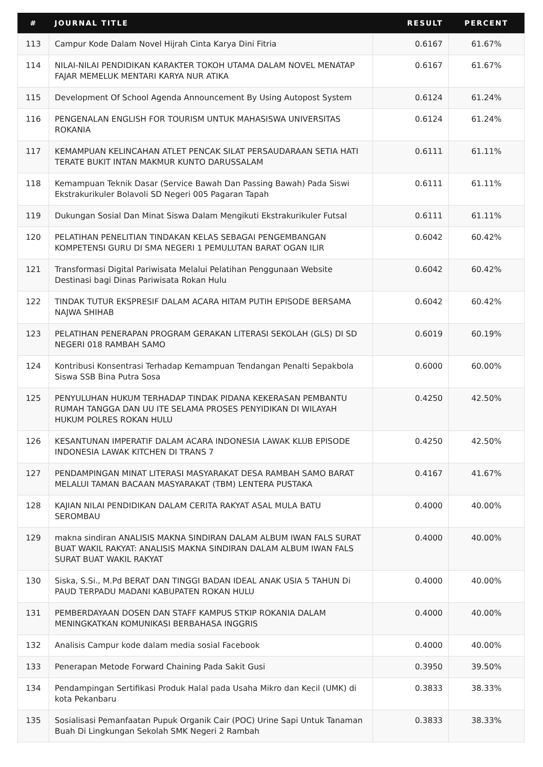| # | JOURNAL TITLE | RESULT | PERCENT |
| --- | --- | --- | --- |
| 113 | Campur Kode Dalam Novel Hijrah Cinta Karya Dini Fitria | 0.6167 | 61.67% |
| 114 | NILAI-NILAI PENDIDIKAN KARAKTER TOKOH UTAMA DALAM NOVEL MENATAP FAJAR MEMELUK MENTARI KARYA NUR ATIKA | 0.6167 | 61.67% |
| 115 | Development Of School Agenda Announcement By Using Autopost System | 0.6124 | 61.24% |
| 116 | PENGENALAN ENGLISH FOR TOURISM UNTUK MAHASISWA UNIVERSITAS ROKANIA | 0.6124 | 61.24% |
| 117 | KEMAMPUAN KELINCAHAN ATLET PENCAK SILAT PERSAUDARAAN SETIA HATI TERATE BUKIT INTAN MAKMUR KUNTO DARUSSALAM | 0.6111 | 61.11% |
| 118 | Kemampuan Teknik Dasar (Service Bawah Dan Passing Bawah) Pada Siswi Ekstrakurikuler Bolavoli SD Negeri 005 Pagaran Tapah | 0.6111 | 61.11% |
| 119 | Dukungan Sosial Dan Minat Siswa Dalam Mengikuti Ekstrakurikuler Futsal | 0.6111 | 61.11% |
| 120 | PELATIHAN PENELITIAN TINDAKAN KELAS SEBAGAI PENGEMBANGAN KOMPETENSI GURU DI SMA NEGERI 1 PEMULUTAN BARAT OGAN ILIR | 0.6042 | 60.42% |
| 121 | Transformasi Digital Pariwisata Melalui Pelatihan Penggunaan Website Destinasi bagi Dinas Pariwisata Rokan Hulu | 0.6042 | 60.42% |
| 122 | TINDAK TUTUR EKSPRESIF DALAM ACARA HITAM PUTIH EPISODE BERSAMA NAJWA SHIHAB | 0.6042 | 60.42% |
| 123 | PELATIHAN PENERAPAN PROGRAM GERAKAN LITERASI SEKOLAH (GLS) DI SD NEGERI 018 RAMBAH SAMO | 0.6019 | 60.19% |
| 124 | Kontribusi Konsentrasi Terhadap Kemampuan Tendangan Penalti Sepakbola Siswa SSB Bina Putra Sosa | 0.6000 | 60.00% |
| 125 | PENYULUHAN HUKUM TERHADAP TINDAK PIDANA KEKERASAN PEMBANTU RUMAH TANGGA DAN UU ITE SELAMA PROSES PENYIDIKAN DI WILAYAH HUKUM POLRES ROKAN HULU | 0.4250 | 42.50% |
| 126 | KESANTUNAN IMPERATIF DALAM ACARA INDONESIA LAWAK KLUB EPISODE INDONESIA LAWAK KITCHEN DI TRANS 7 | 0.4250 | 42.50% |
| 127 | PENDAMPINGAN MINAT LITERASI MASYARAKAT DESA RAMBAH SAMO BARAT MELALUI TAMAN BACAAN MASYARAKAT (TBM) LENTERA PUSTAKA | 0.4167 | 41.67% |
| 128 | KAJIAN NILAI PENDIDIKAN DALAM CERITA RAKYAT ASAL MULA BATU SEROMBAU | 0.4000 | 40.00% |
| 129 | makna sindiran ANALISIS MAKNA SINDIRAN DALAM ALBUM IWAN FALS SURAT BUAT WAKIL RAKYAT: ANALISIS MAKNA SINDIRAN DALAM ALBUM IWAN FALS SURAT BUAT WAKIL RAKYAT | 0.4000 | 40.00% |
| 130 | Siska, S.Si., M.Pd BERAT DAN TINGGI BADAN IDEAL ANAK USIA 5 TAHUN Di PAUD TERPADU MADANI KABUPATEN ROKAN HULU | 0.4000 | 40.00% |
| 131 | PEMBERDAYAAN DOSEN DAN STAFF KAMPUS STKIP ROKANIA DALAM MENINGKATKAN KOMUNIKASI BERBAHASA INGGRIS | 0.4000 | 40.00% |
| 132 | Analisis Campur kode dalam media sosial Facebook | 0.4000 | 40.00% |
| 133 | Penerapan Metode Forward Chaining Pada Sakit Gusi | 0.3950 | 39.50% |
| 134 | Pendampingan Sertifikasi Produk Halal pada Usaha Mikro dan Kecil (UMK) di kota Pekanbaru | 0.3833 | 38.33% |
| 135 | Sosialisasi Pemanfaatan Pupuk Organik Cair (POC) Urine Sapi Untuk Tanaman Buah Di Lingkungan Sekolah SMK Negeri 2 Rambah | 0.3833 | 38.33% |